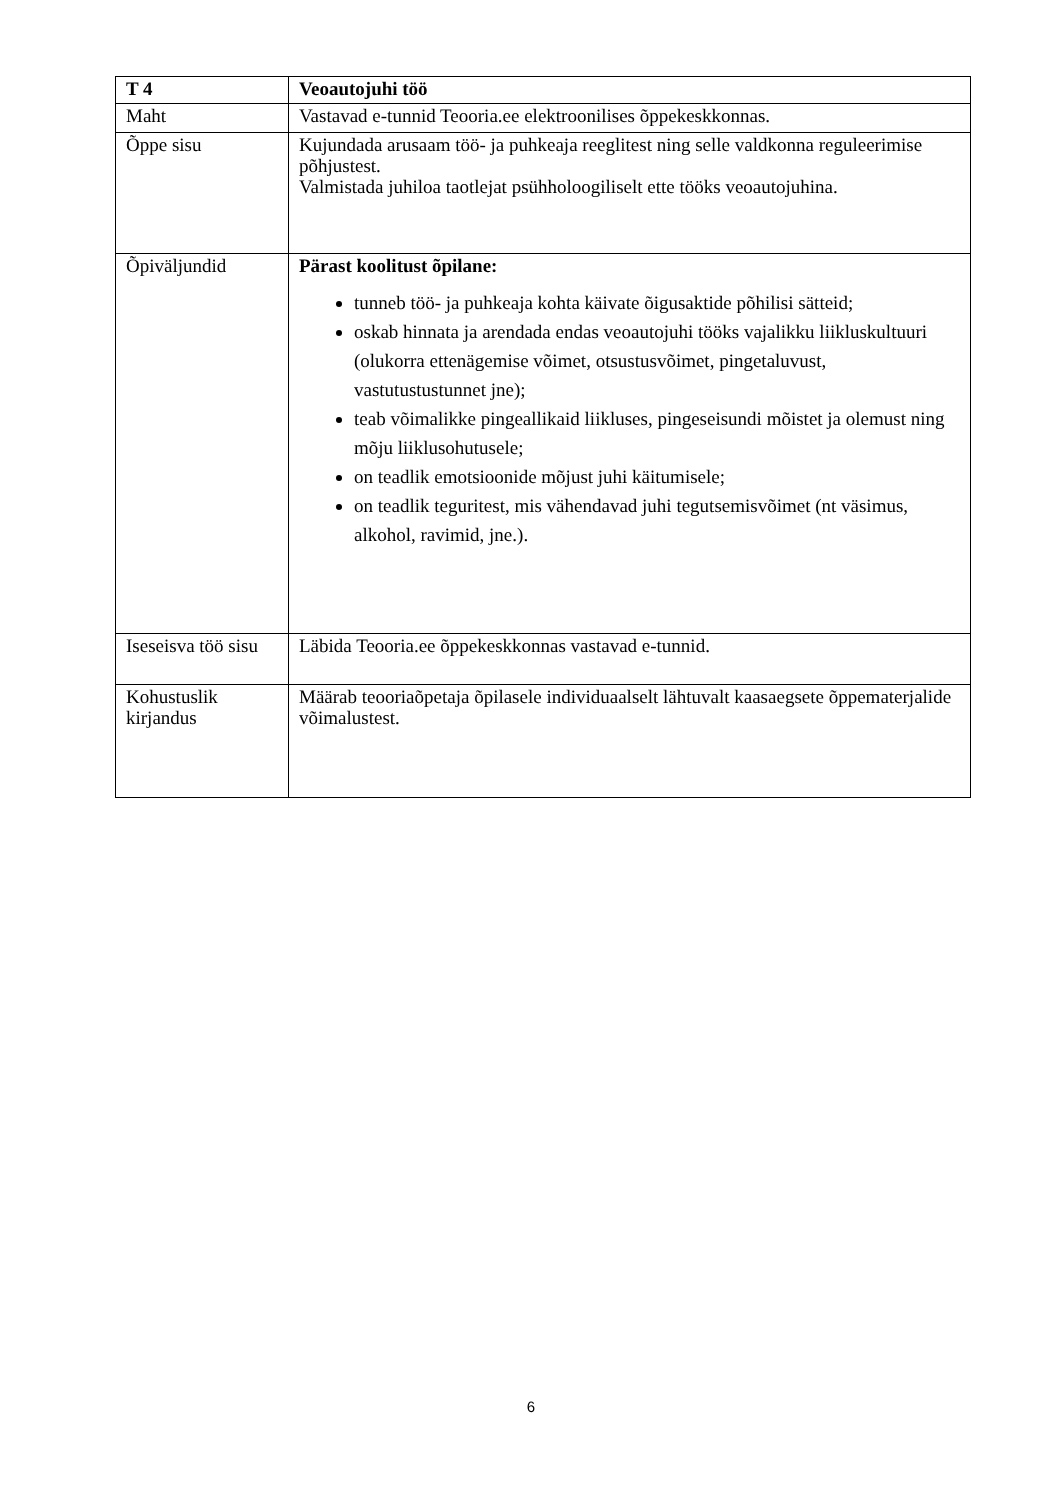| T 4 | Veoautojuhi töö |
| Maht | Vastavad e-tunnid Teooria.ee elektroonilises õppekeskkonnas. |
| Õppe sisu | Kujundada arusaam töö- ja puhkeaja reeglitest ning selle valdkonna reguleerimise põhjustest. Valmistada juhiloa taotlejat psühholoogiliselt ette tööks veoautojuhina. |
| Õpiväljundid | Pärast koolitust õpilane: tunneb töö- ja puhkeaja kohta käivate õigusaktide põhilisi sätteid; oskab hinnata ja arendada endas veoautojuhi tööks vajalikku liikluskultuuri (olukorra ettenägemise võimet, otsustusvõimet, pingetaluvust, vastutustustunnet jne); teab võimalikke pingeallikaid liikluses, pingeseisundi mõistet ja olemust ning mõju liiklusohutusele; on teadlik emotsioonide mõjust juhi käitumisele; on teadlik teguritest, mis vähendavad juhi tegutsemisvõimet (nt väsimus, alkohol, ravimid, jne.). |
| Iseseisva töö sisu | Läbida Teooria.ee õppekeskkonnas vastavad e-tunnid. |
| Kohustuslik kirjandus | Määrab teooriaõpetaja õpilasele individuaalselt lähtuvalt kaasaegsete õppematerjalide võimalustest. |
6